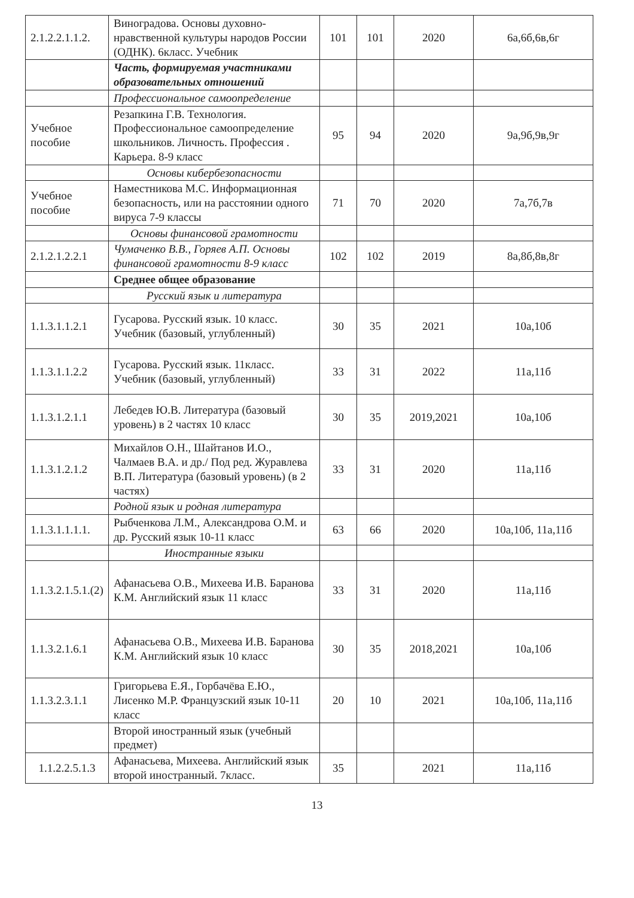| 2.1.2.2.1.1.2. | Виноградова. Основы духовно-нравственной культуры народов России (ОДНК). 6класс. Учебник | 101 | 101 | 2020 | 6а,6б,6в,6г |
| | Часть, формируемая участниками образовательных отношений | | | | |
| | Профессиональное самоопределение | | | | |
| Учебное пособие | Резапкина Г.В. Технология. Профессиональное самоопределение школьников. Личность. Профессия . Карьера. 8-9 класс | 95 | 94 | 2020 | 9а,9б,9в,9г |
| | Основы кибербезопасности | | | | |
| Учебное пособие | Наместникова М.С. Информационная безопасность, или на расстоянии одного вируса 7-9 классы | 71 | 70 | 2020 | 7а,7б,7в |
| | Основы финансовой грамотности | | | | |
| 2.1.2.1.2.2.1 | Чумаченко В.В., Горяев А.П. Основы финансовой грамотности 8-9 класс | 102 | 102 | 2019 | 8а,8б,8в,8г |
| | Среднее общее образование | | | | |
| | Русский язык и литература | | | | |
| 1.1.3.1.1.2.1 | Гусарова. Русский язык. 10 класс. Учебник (базовый, углубленный) | 30 | 35 | 2021 | 10а,10б |
| 1.1.3.1.1.2.2 | Гусарова. Русский язык. 11класс. Учебник (базовый, углубленный) | 33 | 31 | 2022 | 11а,11б |
| 1.1.3.1.2.1.1 | Лебедев Ю.В. Литература (базовый уровень) в 2 частях 10 класс | 30 | 35 | 2019,2021 | 10а,10б |
| 1.1.3.1.2.1.2 | Михайлов О.Н., Шайтанов И.О., Чалмаев В.А. и др./ Под ред. Журавлева В.П. Литература (базовый уровень) (в 2 частях) | 33 | 31 | 2020 | 11а,11б |
| | Родной язык и родная литература | | | | |
| 1.1.3.1.1.1.1. | Рыбченкова Л.М., Александрова О.М. и др. Русский язык 10-11 класс | 63 | 66 | 2020 | 10а,10б, 11а,11б |
| | Иностранные языки | | | | |
| 1.1.3.2.1.5.1.(2) | Афанасьева О.В., Михеева И.В. Баранова К.М. Английский язык 11 класс | 33 | 31 | 2020 | 11а,11б |
| 1.1.3.2.1.6.1 | Афанасьева О.В., Михеева И.В. Баранова К.М. Английский язык 10 класс | 30 | 35 | 2018,2021 | 10а,10б |
| 1.1.3.2.3.1.1 | Григорьева Е.Я., Горбачёва Е.Ю., Лисенко М.Р. Французский язык 10-11 класс | 20 | 10 | 2021 | 10а,10б, 11а,11б |
| | Второй иностранный язык (учебный предмет) | | | | |
| 1.1.2.2.5.1.3 | Афанасьева, Михеева. Английский язык второй иностранный. 7класс. | 35 | | 2021 | 11а,11б |
13